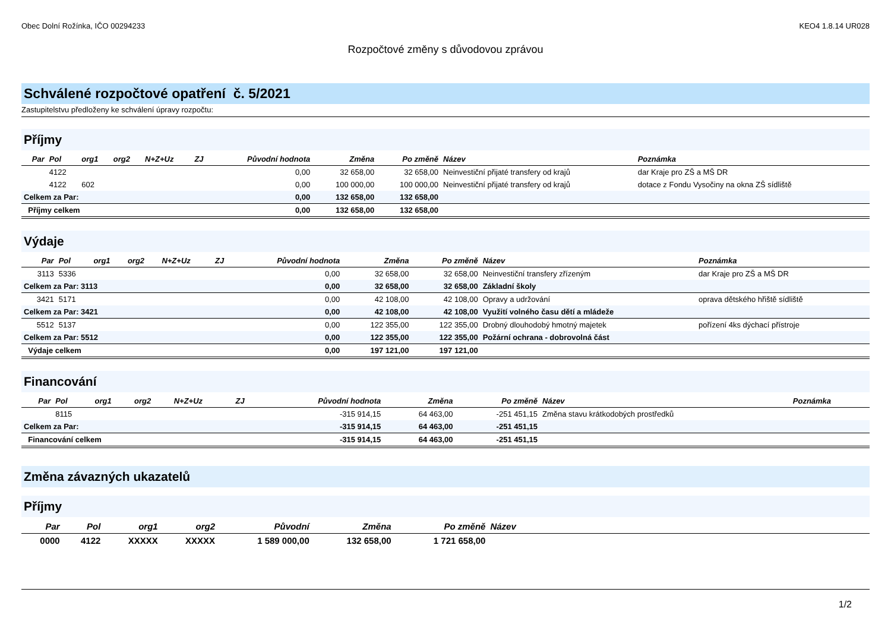Obec Dolní Rožínka, IČO 00294233 KEO4 1.8.14 UR028
Rozpočtové změny s důvodovou zprávou
Schválené rozpočtové opatření č. 5/2021
Zastupitelstvu předloženy ke schválení úpravy rozpočtu:
Příjmy
| Par | Pol | org1 | org2 | N+Z+Uz | ZJ | Původní hodnota | Změna | Po změně | Název | Poznámka |
| --- | --- | --- | --- | --- | --- | --- | --- | --- | --- | --- |
| | 4122 | | | | | 0,00 | 32 658,00 | 32 658,00 | Neinvestiční přijaté transfery od krajů | dar Kraje pro ZŠ a MŠ DR |
| | 4122 | 602 | | | | 0,00 | 100 000,00 | 100 000,00 | Neinvestiční přijaté transfery od krajů | dotace z Fondu Vysočiny na okna ZŠ sídliště |
| Celkem za Par: | | | | | | 0,00 | 132 658,00 | 132 658,00 | | |
| Příjmy celkem | | | | | | 0,00 | 132 658,00 | 132 658,00 | | |
Výdaje
| Par | Pol | org1 | org2 | N+Z+Uz | ZJ | Původní hodnota | Změna | Po změně | Název | Poznámka |
| --- | --- | --- | --- | --- | --- | --- | --- | --- | --- | --- |
| 3113 | 5336 | | | | | 0,00 | 32 658,00 | 32 658,00 | Neinvestiční transfery zřízeným | dar Kraje pro ZŠ a MŠ DR |
| Celkem za Par: 3113 | | | | | | 0,00 | 32 658,00 | 32 658,00 | Základní školy | |
| 3421 | 5171 | | | | | 0,00 | 42 108,00 | 42 108,00 | Opravy a udržování | oprava dětského hřiště sídliště |
| Celkem za Par: 3421 | | | | | | 0,00 | 42 108,00 | 42 108,00 | Využití volného času dětí a mládeže | |
| 5512 | 5137 | | | | | 0,00 | 122 355,00 | 122 355,00 | Drobný dlouhodobý hmotný majetek | pořízení 4ks dýchací přístroje |
| Celkem za Par: 5512 | | | | | | 0,00 | 122 355,00 | 122 355,00 | Požární ochrana - dobrovolná část | |
| Výdaje celkem | | | | | | 0,00 | 197 121,00 | 197 121,00 | | |
Financování
| Par | Pol | org1 | org2 | N+Z+Uz | ZJ | Původní hodnota | Změna | Po změně | Název | Poznámka |
| --- | --- | --- | --- | --- | --- | --- | --- | --- | --- | --- |
| | 8115 | | | | | -315 914,15 | 64 463,00 | -251 451,15 | Změna stavu krátkodobých prostředků | |
| Celkem za Par: | | | | | | -315 914,15 | 64 463,00 | -251 451,15 | | |
| Financování celkem | | | | | | -315 914,15 | 64 463,00 | -251 451,15 | | |
Změna závazných ukazatelů
Příjmy
| Par | Pol | org1 | org2 | Původní | Změna | Po změně | Název |
| --- | --- | --- | --- | --- | --- | --- | --- |
| 0000 | 4122 | XXXXX | XXXXX | 1 589 000,00 | 132 658,00 | 1 721 658,00 | |
1/2